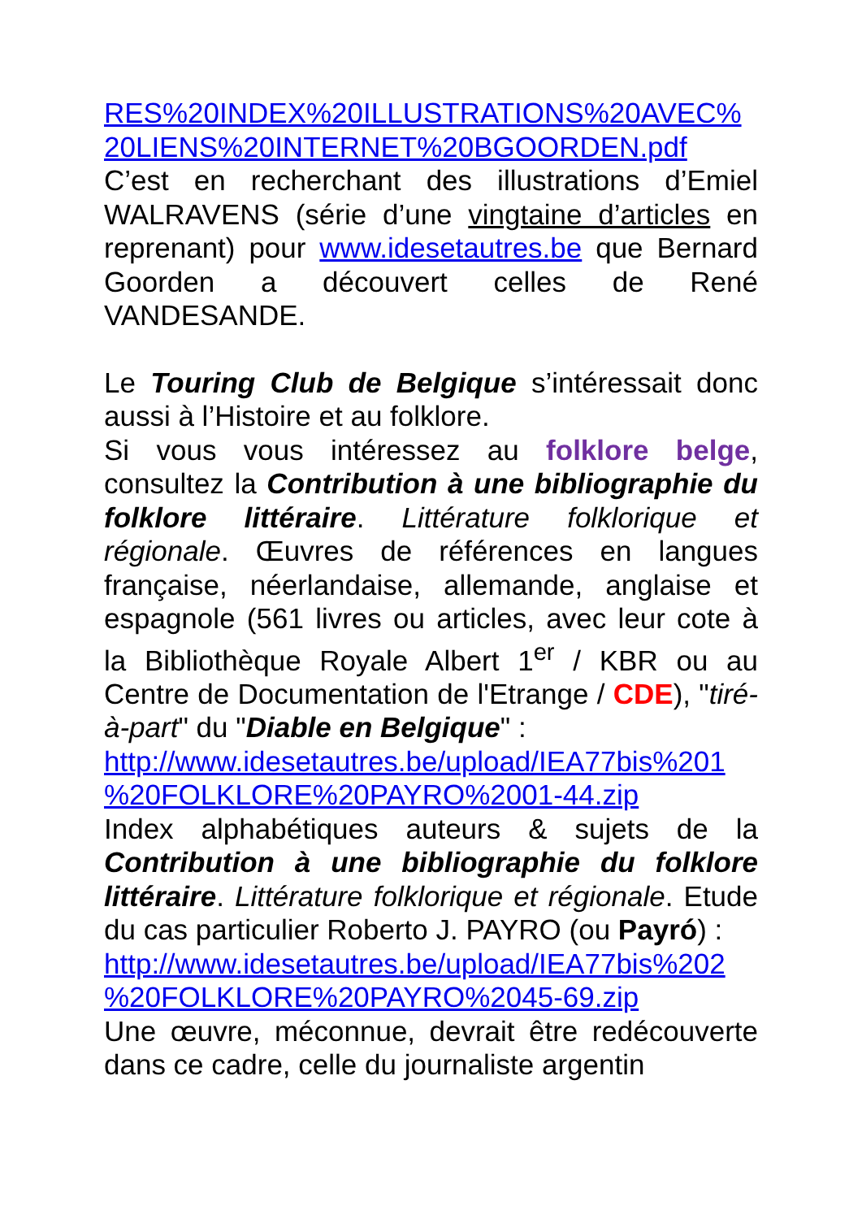RES%20INDEX%20ILLUSTRATIONS%20AVEC%
20LIENS%20INTERNET%20BGOORDEN.pdf
C’est en recherchant des illustrations d’Emiel WALRAVENS (série d’une vingtaine d’articles en reprenant) pour www.idesetautres.be que Bernard Goorden a découvert celles de René VANDESANDE.
Le Touring Club de Belgique s’intéressait donc aussi à l’Histoire et au folklore.
Si vous vous intéressez au folklore belge, consultez la Contribution à une bibliographie du folklore littéraire. Littérature folklorique et régionale. Œuvres de références en langues française, néerlandaise, allemande, anglaise et espagnole (561 livres ou articles, avec leur cote à la Bibliothèque Royale Albert 1<sup>er</sup> / KBR ou au Centre de Documentation de l'Etrange / CDE), "tiré-à-part" du "Diable en Belgique" :
http://www.idesetautres.be/upload/IEA77bis%201
%20FOLKLORE%20PAYRO%2001-44.zip
Index alphabétiques auteurs & sujets de la Contribution à une bibliographie du folklore littéraire. Littérature folklorique et régionale. Etude du cas particulier Roberto J. PAYRO (ou Payró) :
http://www.idesetautres.be/upload/IEA77bis%202
%20FOLKLORE%20PAYRO%2045-69.zip
Une œuvre, méconnue, devrait être redécouverte dans ce cadre, celle du journaliste argentin